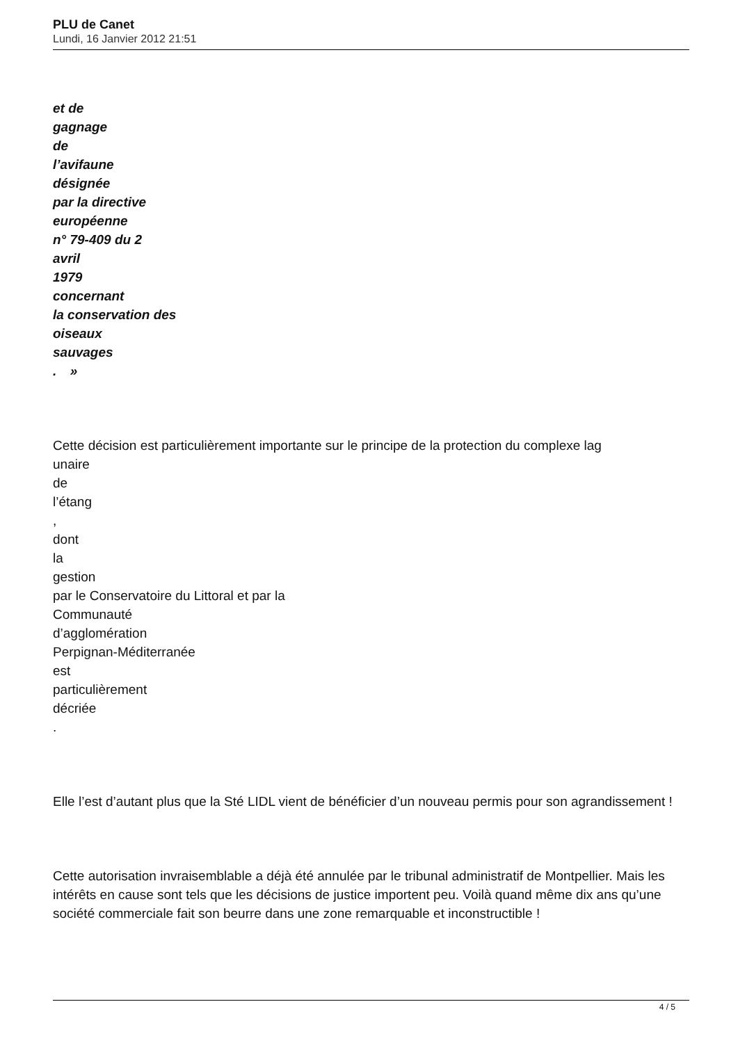PLU de Canet
Lundi, 16 Janvier 2012 21:51
et de
gagnage
de
l’avifaune
désignée
par la directive
européenne
n° 79-409 du 2
avril
1979
concernant
la conservation des
oiseaux
sauvages
. »
Cette décision est particulièrement importante sur le principe de la protection du complexe lag
unaire
de
l’étang
,
dont
la
gestion
par le Conservatoire du Littoral et par la
Communauté
d’agglomération
Perpignan-Méditerranée
est
particulièrement
décriée
.
Elle l’est d’autant plus que la Sté LIDL vient de bénéficier d’un nouveau permis pour son agrandissement !
Cette autorisation invraisemblable a déjà été annulée par le tribunal administratif de Montpellier. Mais les intérêts en cause sont tels que les décisions de justice importent peu. Voilà quand même dix ans qu’une société commerciale fait son beurre dans une zone remarquable et inconstructible !
4 / 5